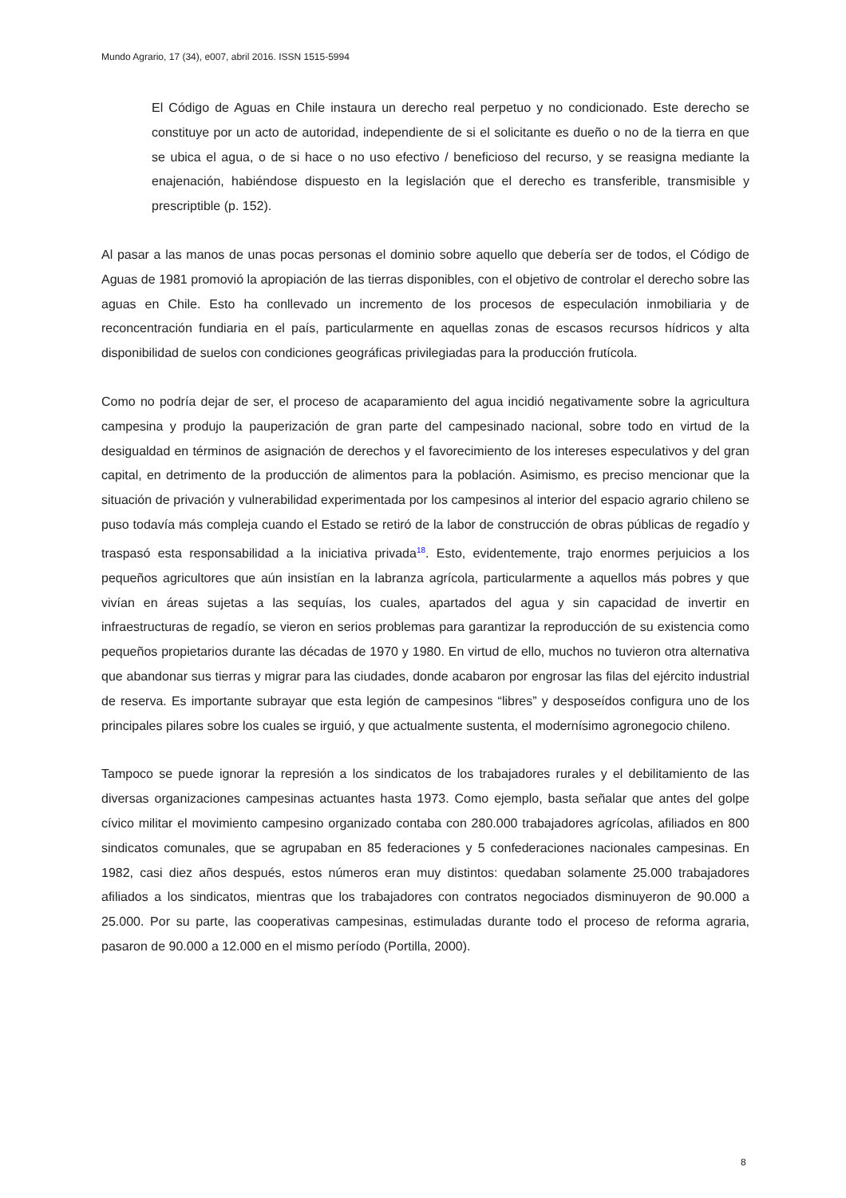Mundo Agrario, 17 (34), e007, abril 2016. ISSN 1515-5994
El Código de Aguas en Chile instaura un derecho real perpetuo y no condicionado. Este derecho se constituye por un acto de autoridad, independiente de si el solicitante es dueño o no de la tierra en que se ubica el agua, o de si hace o no uso efectivo / beneficioso del recurso, y se reasigna mediante la enajenación, habiéndose dispuesto en la legislación que el derecho es transferible, transmisible y prescriptible (p. 152).
Al pasar a las manos de unas pocas personas el dominio sobre aquello que debería ser de todos, el Código de Aguas de 1981 promovió la apropiación de las tierras disponibles, con el objetivo de controlar el derecho sobre las aguas en Chile. Esto ha conllevado un incremento de los procesos de especulación inmobiliaria y de reconcentración fundiaria en el país, particularmente en aquellas zonas de escasos recursos hídricos y alta disponibilidad de suelos con condiciones geográficas privilegiadas para la producción frutícola.
Como no podría dejar de ser, el proceso de acaparamiento del agua incidió negativamente sobre la agricultura campesina y produjo la pauperización de gran parte del campesinado nacional, sobre todo en virtud de la desigualdad en términos de asignación de derechos y el favorecimiento de los intereses especulativos y del gran capital, en detrimento de la producción de alimentos para la población. Asimismo, es preciso mencionar que la situación de privación y vulnerabilidad experimentada por los campesinos al interior del espacio agrario chileno se puso todavía más compleja cuando el Estado se retiró de la labor de construcción de obras públicas de regadío y traspasó esta responsabilidad a la iniciativa privada<sup>18</sup>. Esto, evidentemente, trajo enormes perjuicios a los pequeños agricultores que aún insistían en la labranza agrícola, particularmente a aquellos más pobres y que vivían en áreas sujetas a las sequías, los cuales, apartados del agua y sin capacidad de invertir en infraestructuras de regadío, se vieron en serios problemas para garantizar la reproducción de su existencia como pequeños propietarios durante las décadas de 1970 y 1980. En virtud de ello, muchos no tuvieron otra alternativa que abandonar sus tierras y migrar para las ciudades, donde acabaron por engrosar las filas del ejército industrial de reserva. Es importante subrayar que esta legión de campesinos “libres” y desposeídos configura uno de los principales pilares sobre los cuales se irguió, y que actualmente sustenta, el modernísimo agronegocio chileno.
Tampoco se puede ignorar la represión a los sindicatos de los trabajadores rurales y el debilitamiento de las diversas organizaciones campesinas actuantes hasta 1973. Como ejemplo, basta señalar que antes del golpe cívico militar el movimiento campesino organizado contaba con 280.000 trabajadores agrícolas, afiliados en 800 sindicatos comunales, que se agrupaban en 85 federaciones y 5 confederaciones nacionales campesinas. En 1982, casi diez años después, estos números eran muy distintos: quedaban solamente 25.000 trabajadores afiliados a los sindicatos, mientras que los trabajadores con contratos negociados disminuyeron de 90.000 a 25.000. Por su parte, las cooperativas campesinas, estimuladas durante todo el proceso de reforma agraria, pasaron de 90.000 a 12.000 en el mismo período (Portilla, 2000).
8